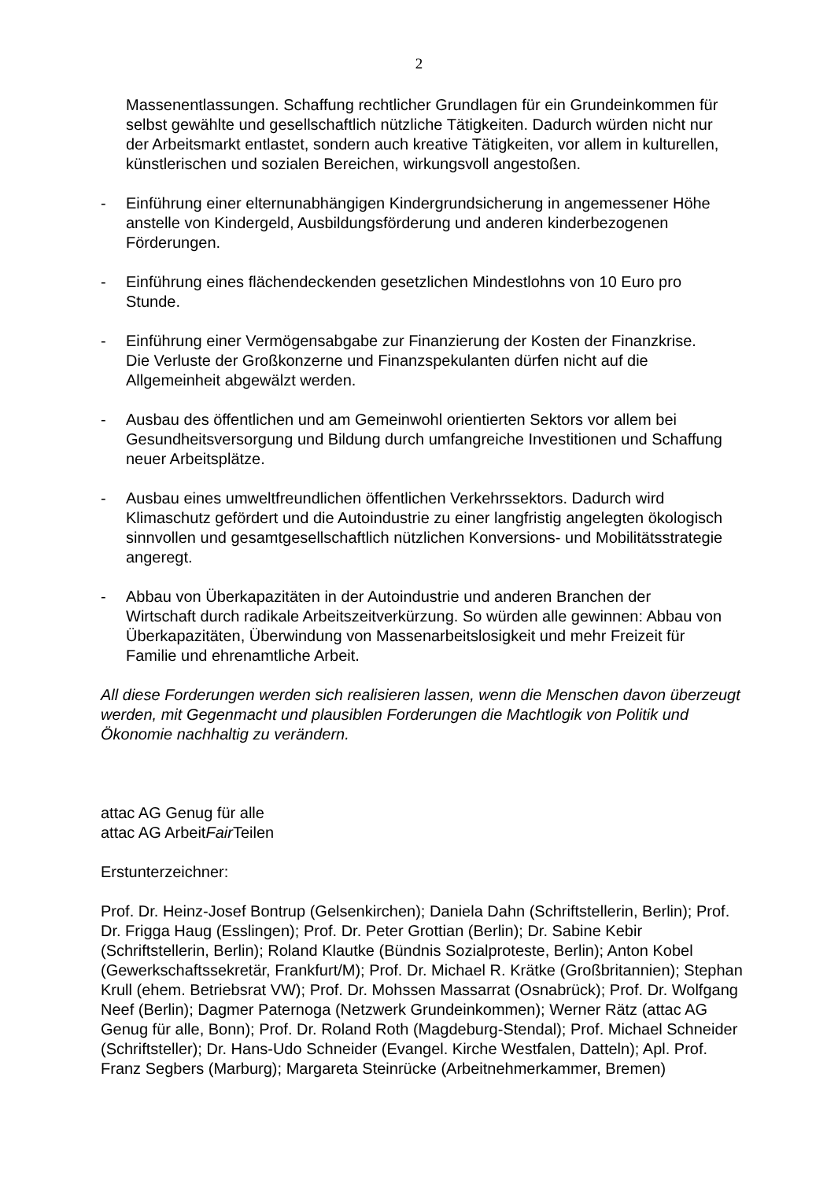2
Massenentlassungen. Schaffung rechtlicher Grundlagen für ein Grundeinkommen für selbst gewählte und gesellschaftlich nützliche Tätigkeiten. Dadurch würden nicht nur der Arbeitsmarkt entlastet, sondern auch kreative Tätigkeiten, vor allem in kulturellen, künstlerischen und sozialen Bereichen, wirkungsvoll angestoßen.
- Einführung einer elternunabhängigen Kindergrundsicherung in angemessener Höhe anstelle von Kindergeld, Ausbildungsförderung und anderen kinderbezogenen Förderungen.
- Einführung eines flächendeckenden gesetzlichen Mindestlohns von 10 Euro pro Stunde.
- Einführung einer Vermögensabgabe zur Finanzierung der Kosten der Finanzkrise. Die Verluste der Großkonzerne und Finanzspekulanten dürfen nicht auf die Allgemeinheit abgewälzt werden.
- Ausbau des öffentlichen und am Gemeinwohl orientierten Sektors vor allem bei Gesundheitsversorgung und Bildung durch umfangreiche Investitionen und Schaffung neuer Arbeitsplätze.
- Ausbau eines umweltfreundlichen öffentlichen Verkehrssektors. Dadurch wird Klimaschutz gefördert und die Autoindustrie zu einer langfristig angelegten ökologisch sinnvollen und gesamtgesellschaftlich nützlichen Konversions- und Mobilitätsstrategie angeregt.
- Abbau von Überkapazitäten in der Autoindustrie und anderen Branchen der Wirtschaft durch radikale Arbeitszeitverkürzung. So würden alle gewinnen: Abbau von Überkapazitäten, Überwindung von Massenarbeitslosigkeit und mehr Freizeit für Familie und ehrenamtliche Arbeit.
All diese Forderungen werden sich realisieren lassen, wenn die Menschen davon überzeugt werden, mit Gegenmacht und plausiblen Forderungen die Machtlogik von Politik und Ökonomie nachhaltig zu verändern.
attac AG Genug für alle
attac AG ArbeitFair Teilen
Erstunterzeichner:
Prof. Dr. Heinz-Josef Bontrup (Gelsenkirchen); Daniela Dahn (Schriftstellerin, Berlin); Prof. Dr. Frigga Haug (Esslingen); Prof. Dr. Peter Grottian (Berlin); Dr. Sabine Kebir (Schriftstellerin, Berlin); Roland Klautke (Bündnis Sozialproteste, Berlin); Anton Kobel (Gewerkschaftssekretär, Frankfurt/M); Prof. Dr. Michael R. Krätke (Großbritannien); Stephan Krull (ehem. Betriebsrat VW); Prof. Dr. Mohssen Massarrat (Osnabrück); Prof. Dr. Wolfgang Neef (Berlin); Dagmer Paternoga (Netzwerk Grundeinkommen); Werner Rätz (attac AG Genug für alle, Bonn); Prof. Dr. Roland Roth (Magdeburg-Stendal); Prof. Michael Schneider (Schriftsteller); Dr. Hans-Udo Schneider (Evangel. Kirche Westfalen, Datteln); Apl. Prof. Franz Segbers (Marburg); Margareta Steinrücke (Arbeitnehmerkammer, Bremen)